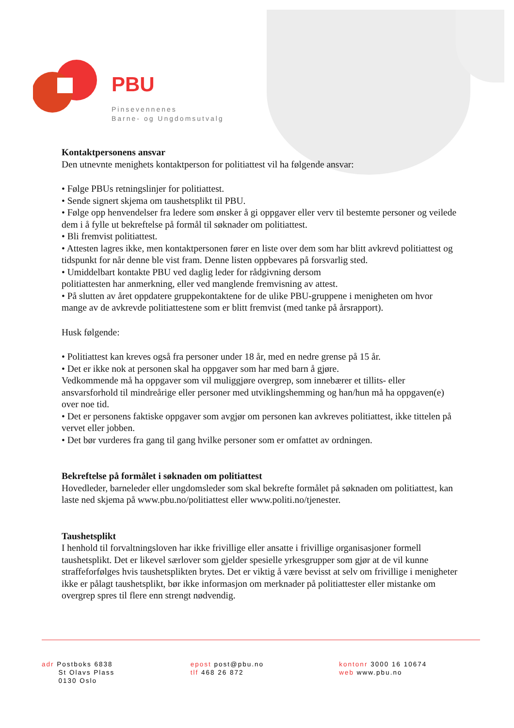PBU
Pinsevennenes
Barne- og Ungdomsutvalg
Kontaktpersonens ansvar
Den utnevnte menighets kontaktperson for politiattest vil ha følgende ansvar:
• Følge PBUs retningslinjer for politiattest.
• Sende signert skjema om taushetsplikt til PBU.
• Følge opp henvendelser fra ledere som ønsker å gi oppgaver eller verv til bestemte personer og veilede dem i å fylle ut bekreftelse på formål til søknader om politiattest.
• Bli fremvist politiattest.
• Attesten lagres ikke, men kontaktpersonen fører en liste over dem som har blitt avkrevd politiattest og tidspunkt for når denne ble vist fram. Denne listen oppbevares på forsvarlig sted.
• Umiddelbart kontakte PBU ved daglig leder for rådgivning dersom
politiattesten har anmerkning, eller ved manglende fremvisning av attest.
• På slutten av året oppdatere gruppekontaktene for de ulike PBU-gruppene i menigheten om hvor mange av de avkrevde politiattestene som er blitt fremvist (med tanke på årsrapport).
Husk følgende:
• Politiattest kan kreves også fra personer under 18 år, med en nedre grense på 15 år.
• Det er ikke nok at personen skal ha oppgaver som har med barn å gjøre.
Vedkommende må ha oppgaver som vil muliggjøre overgrep, som innebærer et tillits- eller ansvarsforhold til mindreårige eller personer med utviklingshemming og han/hun må ha oppgaven(e) over noe tid.
• Det er personens faktiske oppgaver som avgjør om personen kan avkreves politiattest, ikke tittelen på vervet eller jobben.
• Det bør vurderes fra gang til gang hvilke personer som er omfattet av ordningen.
Bekreftelse på formålet i søknaden om politiattest
Hovedleder, barneleder eller ungdomsleder som skal bekrefte formålet på søknaden om politiattest, kan laste ned skjema på www.pbu.no/politiattest eller www.politi.no/tjenester.
Taushetsplikt
I henhold til forvaltningsloven har ikke frivillige eller ansatte i frivillige organisasjoner formell taushetsplikt. Det er likevel særlover som gjelder spesielle yrkesgrupper som gjør at de vil kunne straffeforfølges hvis taushetsplikten brytes. Det er viktig å være bevisst at selv om frivillige i menigheter ikke er pålagt taushetsplikt, bør ikke informasjon om merknader på politiattester eller mistanke om overgrep spres til flere enn strengt nødvendig.
adr Postboks 6838
St Olavs Plass
0130 Oslo
epost post@pbu.no
tlf 468 26 872
kontonr 3000 16 10674
web www.pbu.no